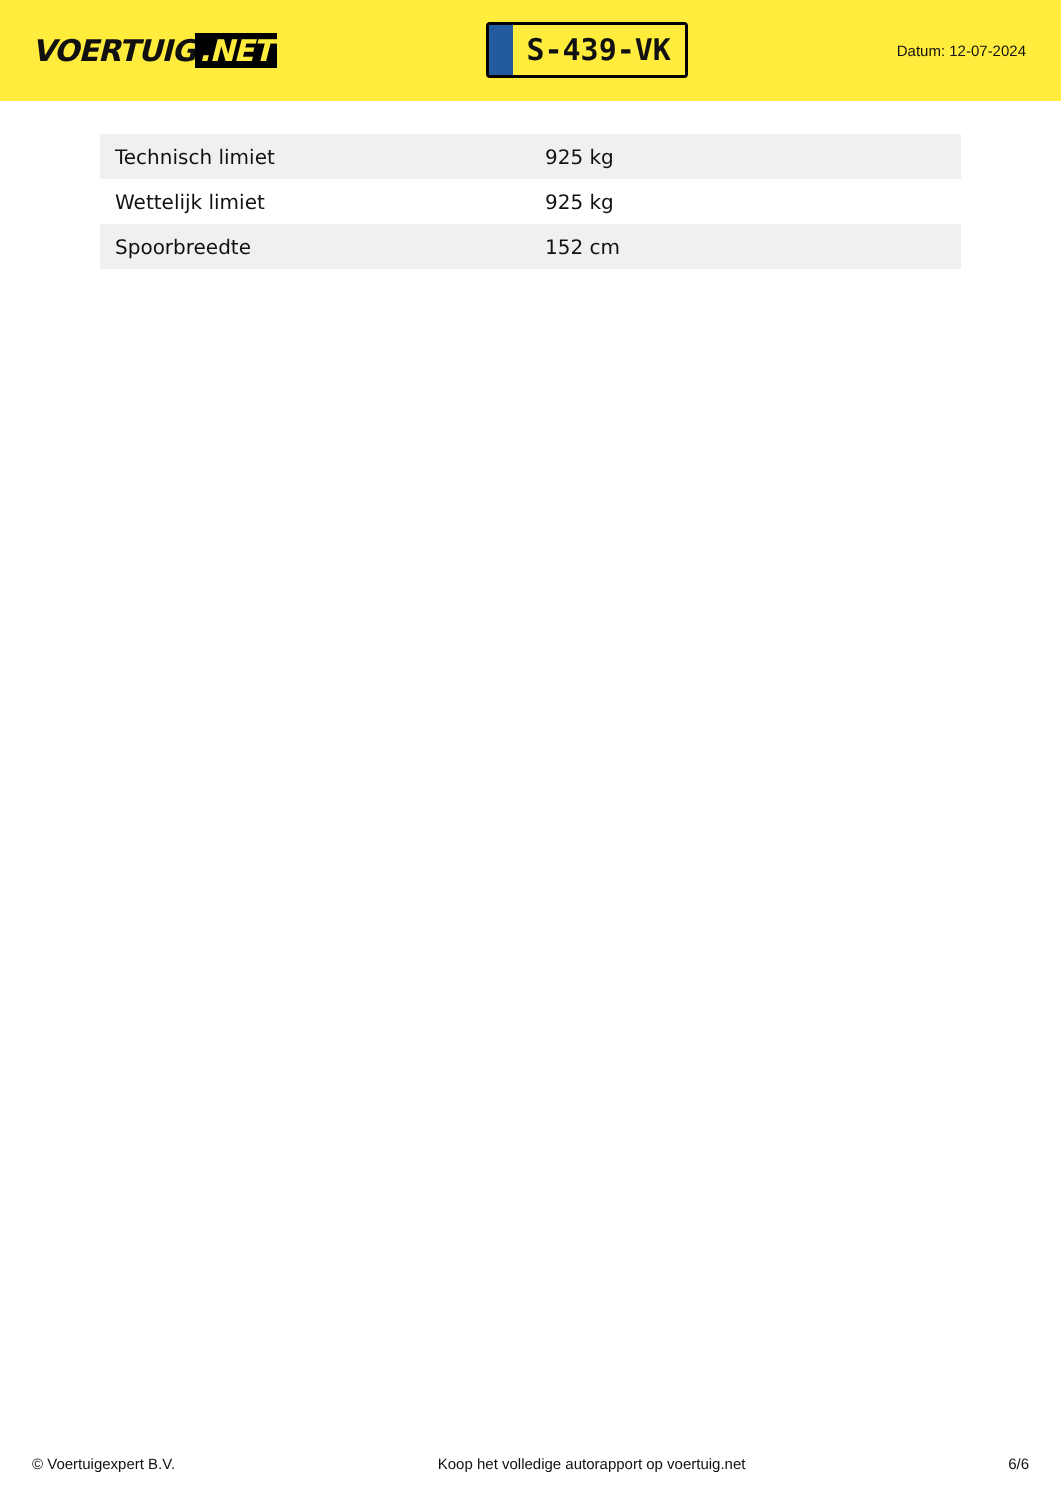VOERTUIG.NET
S-439-VK
Datum: 12-07-2024
| Technisch limiet | 925 kg |
| Wettelijk limiet | 925 kg |
| Spoorbreedte | 152 cm |
© Voertuigexpert B.V. Koop het volledige autorapport op voertuig.net 6/6